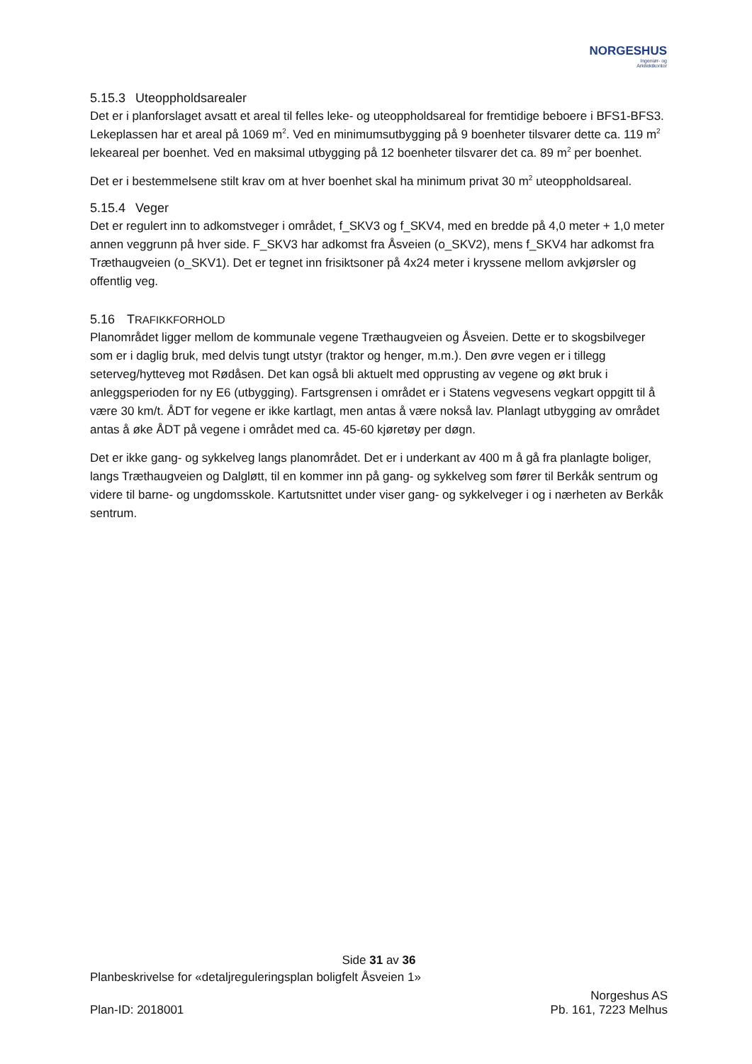NORGESHUS
Ingeniør- og
Arkitektkontor
5.15.3 Uteoppholdsarealer
Det er i planforslaget avsatt et areal til felles leke- og uteoppholdsareal for fremtidige beboere i BFS1-BFS3. Lekeplassen har et areal på 1069 m<sup>2</sup>. Ved en minimumsutbygging på 9 boenheter tilsvarer dette ca. 119 m<sup>2</sup> lekeareal per boenhet. Ved en maksimal utbygging på 12 boenheter tilsvarer det ca. 89 m<sup>2</sup> per boenhet.
Det er i bestemmelsene stilt krav om at hver boenhet skal ha minimum privat 30 m<sup>2</sup> uteoppholdsareal.
5.15.4 Veger
Det er regulert inn to adkomstveger i området, f_SKV3 og f_SKV4, med en bredde på 4,0 meter + 1,0 meter annen veggrunn på hver side. F_SKV3 har adkomst fra Åsveien (o_SKV2), mens f_SKV4 har adkomst fra Træthaugveien (o_SKV1). Det er tegnet inn frisiktsoner på 4x24 meter i kryssene mellom avkjørsler og offentlig veg.
5.16 TRAFIKKFORHOLD
Planområdet ligger mellom de kommunale vegene Træthaugveien og Åsveien. Dette er to skogsbilveger som er i daglig bruk, med delvis tungt utstyr (traktor og henger, m.m.). Den øvre vegen er i tillegg seterveg/hytteveg mot Rødåsen. Det kan også bli aktuelt med opprusting av vegene og økt bruk i anleggsperioden for ny E6 (utbygging). Fartsgrensen i området er i Statens vegvesens vegkart oppgitt til å være 30 km/t. ÅDT for vegene er ikke kartlagt, men antas å være nokså lav. Planlagt utbygging av området antas å øke ÅDT på vegene i området med ca. 45-60 kjøretøy per døgn.
Det er ikke gang- og sykkelveg langs planområdet. Det er i underkant av 400 m å gå fra planlagte boliger, langs Træthaugveien og Dalgløtt, til en kommer inn på gang- og sykkelveg som fører til Berkåk sentrum og videre til barne- og ungdomsskole. Kartutsnittet under viser gang- og sykkelveger i og i nærheten av Berkåk sentrum.
Side 31 av 36
Planbeskrivelse for «detaljreguleringsplan boligfelt Åsveien 1»
Plan-ID: 2018001
Norgeshus AS
Pb. 161, 7223 Melhus